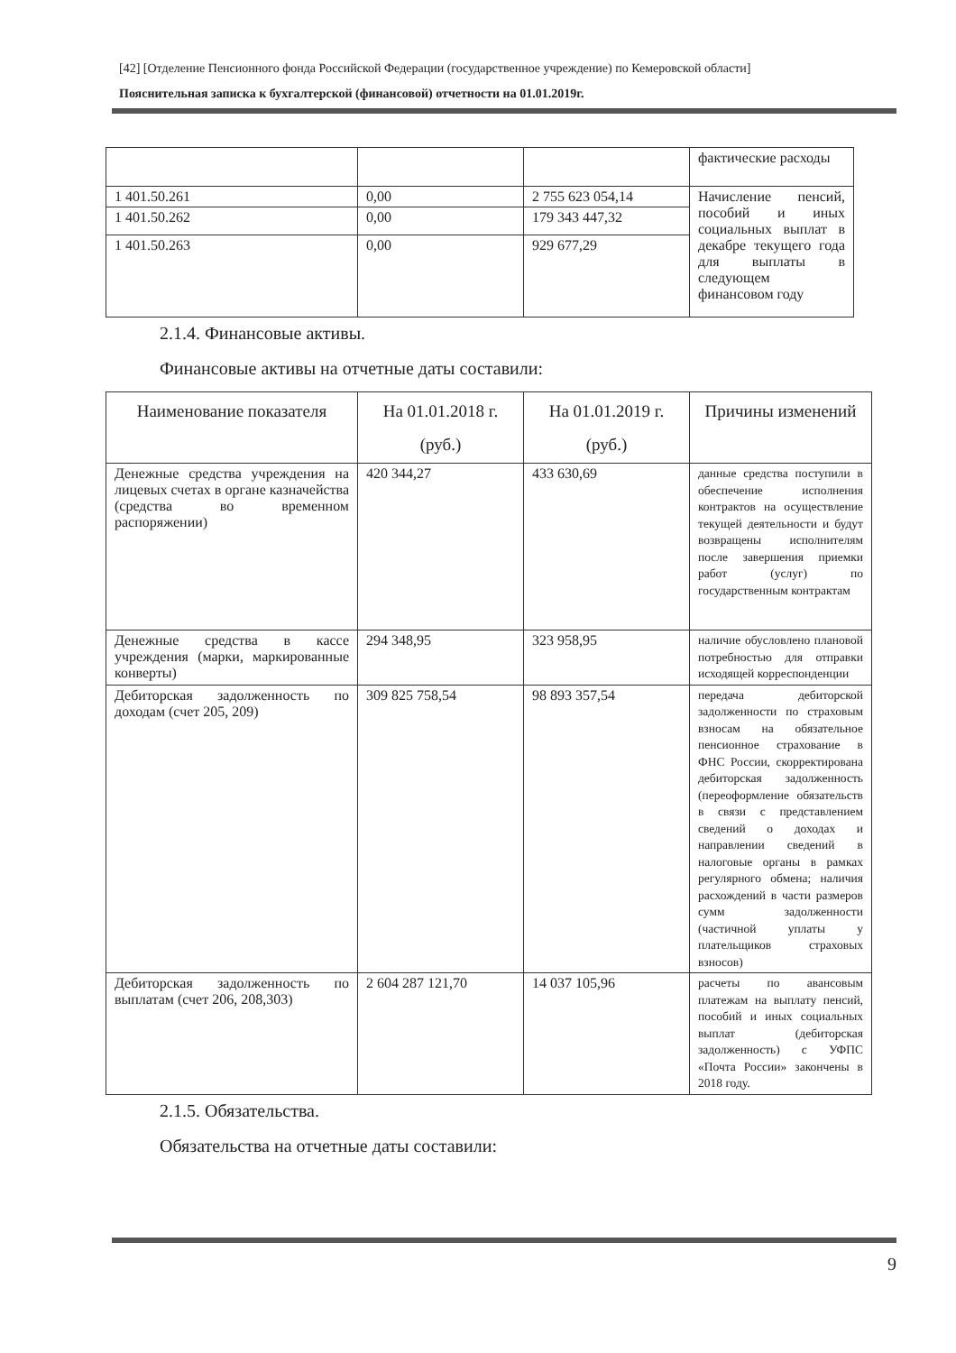[42] [Отделение Пенсионного фонда Российской Федерации (государственное учреждение) по Кемеровской области]
Пояснительная записка к бухгалтерской (финансовой) отчетности на 01.01.2019г.
| | | | фактические расходы |
| 1 401.50.261 | 0,00 | 2 755 623 054,14 | Начисление пенсий, пособий и иных социальных выплат в декабре текущего года для выплаты в следующем финансовом году |
| 1 401.50.262 | 0,00 | 179 343 447,32 | |
| 1 401.50.263 | 0,00 | 929 677,29 | |
2.1.4. Финансовые активы.
Финансовые активы на отчетные даты составили:
| Наименование показателя | На 01.01.2018 г. (руб.) | На 01.01.2019 г. (руб.) | Причины изменений |
| --- | --- | --- | --- |
| Денежные средства учреждения на лицевых счетах в органе казначейства (средства во временном распоряжении) | 420 344,27 | 433 630,69 | данные средства поступили в обеспечение исполнения контрактов на осуществление текущей деятельности и будут возвращены исполнителям после завершения приемки работ (услуг) по государственным контрактам |
| Денежные средства в кассе учреждения (марки, маркированные конверты) | 294 348,95 | 323 958,95 | наличие обусловлено плановой потребностью для отправки исходящей корреспонденции |
| Дебиторская задолженность по доходам (счет 205, 209) | 309 825 758,54 | 98 893 357,54 | передача дебиторской задолженности по страховым взносам на обязательное пенсионное страхование в ФНС России, скорректирована дебиторская задолженность (переоформление обязательств в связи с представлением сведений о доходах и направлении сведений в налоговые органы в рамках регулярного обмена; наличия расхождений в части размеров сумм задолженности (частичной уплаты у плательщиков страховых взносов) |
| Дебиторская задолженность по выплатам (счет 206, 208,303) | 2 604 287 121,70 | 14 037 105,96 | расчеты по авансовым платежам на выплату пенсий, пособий и иных социальных выплат (дебиторская задолженность) с УФПС «Почта России» закончены в 2018 году. |
2.1.5. Обязательства.
Обязательства на отчетные даты составили:
9